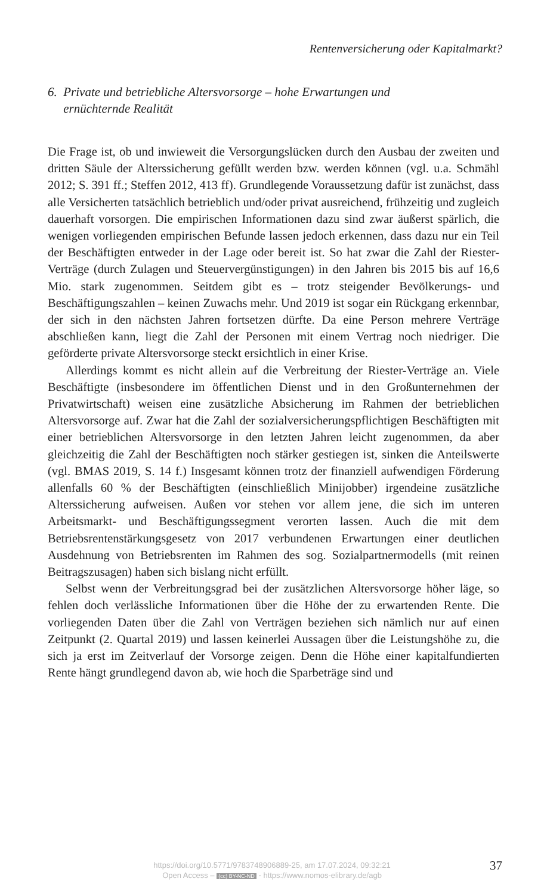Rentenversicherung oder Kapitalmarkt?
6. Private und betriebliche Altersvorsorge – hohe Erwartungen und
ernüchternde Realität
Die Frage ist, ob und inwieweit die Versorgungslücken durch den Ausbau der zweiten und dritten Säule der Alterssicherung gefüllt werden bzw. werden können (vgl. u.a. Schmähl 2012; S. 391 ff.; Steffen 2012, 413 ff). Grundlegende Voraussetzung dafür ist zunächst, dass alle Versicherten tatsächlich betrieblich und/oder privat ausreichend, frühzeitig und zugleich dauerhaft vorsorgen. Die empirischen Informationen dazu sind zwar äußerst spärlich, die wenigen vorliegenden empirischen Befunde lassen jedoch erkennen, dass dazu nur ein Teil der Beschäftigten entweder in der Lage oder bereit ist. So hat zwar die Zahl der Riester-Verträge (durch Zulagen und Steuervergünstigungen) in den Jahren bis 2015 bis auf 16,6 Mio. stark zugenommen. Seitdem gibt es – trotz steigender Bevölkerungs- und Beschäftigungszahlen – keinen Zuwachs mehr. Und 2019 ist sogar ein Rückgang erkennbar, der sich in den nächsten Jahren fortsetzen dürfte. Da eine Person mehrere Verträge abschließen kann, liegt die Zahl der Personen mit einem Vertrag noch niedriger. Die geförderte private Altersvorsorge steckt ersichtlich in einer Krise.
Allerdings kommt es nicht allein auf die Verbreitung der Riester-Verträge an. Viele Beschäftigte (insbesondere im öffentlichen Dienst und in den Großunternehmen der Privatwirtschaft) weisen eine zusätzliche Absicherung im Rahmen der betrieblichen Altersvorsorge auf. Zwar hat die Zahl der sozialversicherungspflichtigen Beschäftigten mit einer betrieblichen Altersvorsorge in den letzten Jahren leicht zugenommen, da aber gleichzeitig die Zahl der Beschäftigten noch stärker gestiegen ist, sinken die Anteilswerte (vgl. BMAS 2019, S. 14 f.) Insgesamt können trotz der finanziell aufwendigen Förderung allenfalls 60 % der Beschäftigten (einschließlich Minijobber) irgendeine zusätzliche Alterssicherung aufweisen. Außen vor stehen vor allem jene, die sich im unteren Arbeitsmarkt- und Beschäftigungssegment verorten lassen. Auch die mit dem Betriebsrentenstärkungsgesetz von 2017 verbundenen Erwartungen einer deutlichen Ausdehnung von Betriebsrenten im Rahmen des sog. Sozialpartnermodells (mit reinen Beitragszusagen) haben sich bislang nicht erfüllt.
Selbst wenn der Verbreitungsgrad bei der zusätzlichen Altersvorsorge höher läge, so fehlen doch verlässliche Informationen über die Höhe der zu erwartenden Rente. Die vorliegenden Daten über die Zahl von Verträgen beziehen sich nämlich nur auf einen Zeitpunkt (2. Quartal 2019) und lassen keinerlei Aussagen über die Leistungshöhe zu, die sich ja erst im Zeitverlauf der Vorsorge zeigen. Denn die Höhe einer kapitalfundierten Rente hängt grundlegend davon ab, wie hoch die Sparbeträge sind und
https://doi.org/10.5771/9783748906889-25, am 17.07.2024, 09:32:21
Open Access – (cc) BY-NC-ND - https://www.nomos-elibrary.de/agb
37